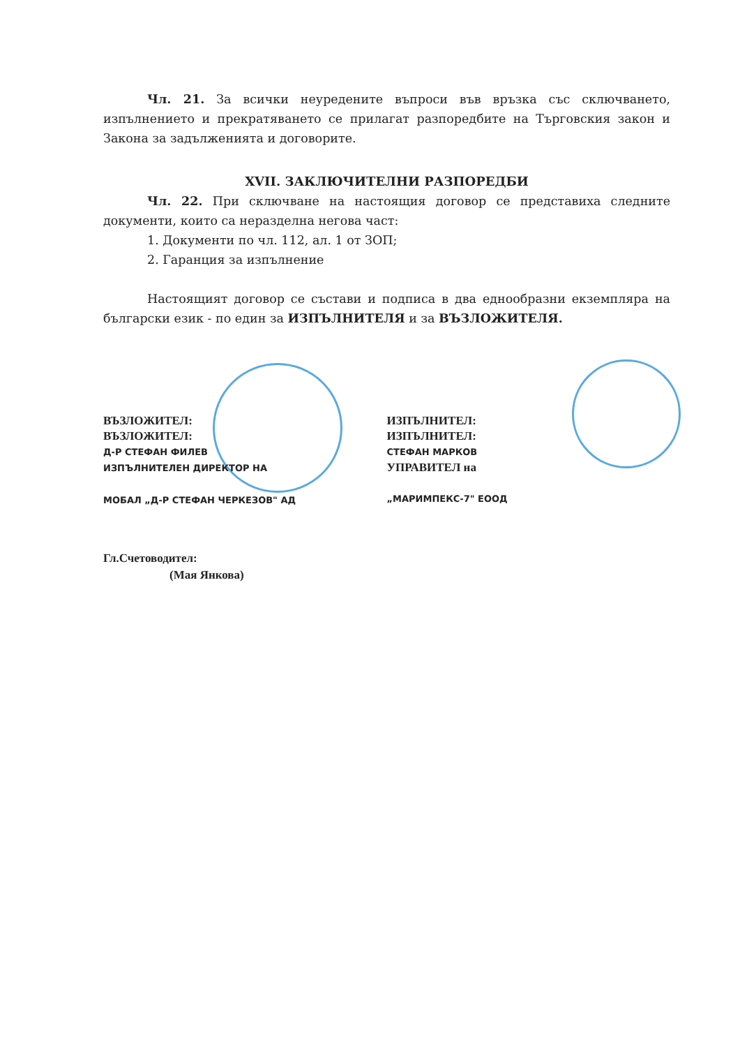Чл. 21. За всички неуредените въпроси във връзка със сключването, изпълнението и прекратяването се прилагат разпоредбите на Търговския закон и Закона за задълженията и договорите.
XVII. ЗАКЛЮЧИТЕЛНИ РАЗПОРЕДБИ
Чл. 22. При сключване на настоящия договор се представиха следните документи, които са неразделна негова част:
1. Документи по чл. 112, ал. 1 от ЗОП;
2. Гаранция за изпълнение
Настоящият договор се състави и подписа в два еднообразни екземпляра на български език - по един за ИЗПЪЛНИТЕЛЯ и за ВЪЗЛОЖИТЕЛЯ.
ВЪЗЛОЖИТЕЛ:
ВЪЗЛОЖИТЕЛ:
Д-Р СТЕФАН ФИЛЕВ
ИЗПЪЛНИТЕЛЕН ДИРЕКТОР НА
МОБАЛ „Д-Р СТЕФАН ЧЕРКЕЗОВ" АД
ИЗПЪЛНИТЕЛ:
ИЗПЪЛНИТЕЛ:
СТЕФАН МАРКОВ
УПРАВИТЕЛ на
„МАРИМПЕКС-7" ЕООД
Гл.Счетоводител:
(Мая Янкова)